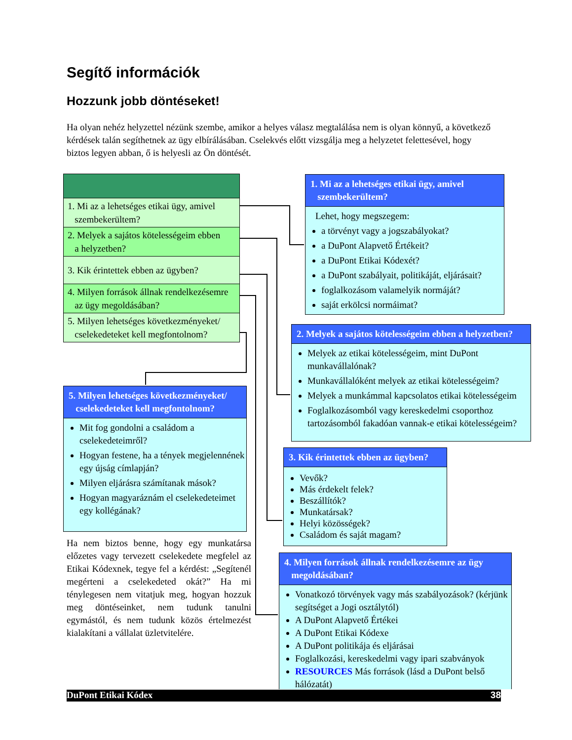Segítő információk
Hozzunk jobb döntéseket!
Ha olyan nehéz helyzettel nézünk szembe, amikor a helyes válasz megtalálása nem is olyan könnyű, a következő kérdések talán segíthetnek az ügy elbírálásában. Cselekvés előtt vizsgálja meg a helyzetet felettesével, hogy biztos legyen abban, ő is helyesli az Ön döntését.
1. Mi az a lehetséges etikai ügy, amivel
szembekerültem?
2. Melyek a sajátos kötelességeim ebben
a helyzetben?
3. Kik érintettek ebben az ügyben?
4. Milyen források állnak rendelkezésemre
az ügy megoldásában?
5. Milyen lehetséges következményeket/
cselekedeteket kell megfontolnom?
1. Mi az a lehetséges etikai ügy, amivel
szembekerültem?
Lehet, hogy megszegem:
a törvényt vagy a jogszabályokat?
a DuPont Alapvető Értékeit?
a DuPont Etikai Kódexét?
a DuPont szabályait, politikáját, eljárásait?
foglalkozásom valamelyik normáját?
saját erkölcsi normáimat?
2. Melyek a sajátos kötelességeim ebben a helyzetben?
Melyek az etikai kötelességeim, mint DuPont munkavállalónak?
Munkavállalóként melyek az etikai kötelességeim?
Melyek a munkámmal kapcsolatos etikai kötelességeim
Foglalkozásomból vagy kereskedelmi csoporthoz tartozásomból fakadóan vannak-e etikai kötelességeim?
3. Kik érintettek ebben az ügyben?
Vevők?
Más érdekelt felek?
Beszállítók?
Munkatársak?
Helyi közösségek?
Családom és saját magam?
4. Milyen források állnak rendelkezésemre az ügy
megoldásában?
Vonatkozó törvények vagy más szabályozások? (kérjünk segítséget a Jogi osztálytól)
A DuPont Alapvető Értékei
A DuPont Etikai Kódexe
A DuPont politikája és eljárásai
Foglalkozási, kereskedelmi vagy ipari szabványok
RESOURCES Más források (lásd a DuPont belső hálózatát)
5. Milyen lehetséges következményeket/
cselekedeteket kell megfontolnom?
Mit fog gondolni a családom a cselekedeteimről?
Hogyan festene, ha a tények megjelennének egy újság címlapján?
Milyen eljárásra számítanak mások?
Hogyan magyaráznám el cselekedeteimet egy kollégának?
Ha nem biztos benne, hogy egy munkatársa előzetes vagy tervezett cselekedete megfelel az Etikai Kódexnek, tegye fel a kérdést: „Segítenél megérteni a cselekedeted okát?” Ha mi ténylegesen nem vitatjuk meg, hogyan hozzuk meg döntéseinket, nem tudunk tanulni egymástól, és nem tudunk közös értelmezést kialakítani a vállalat üzletvitelére.
DuPont Etikai Kódex 38